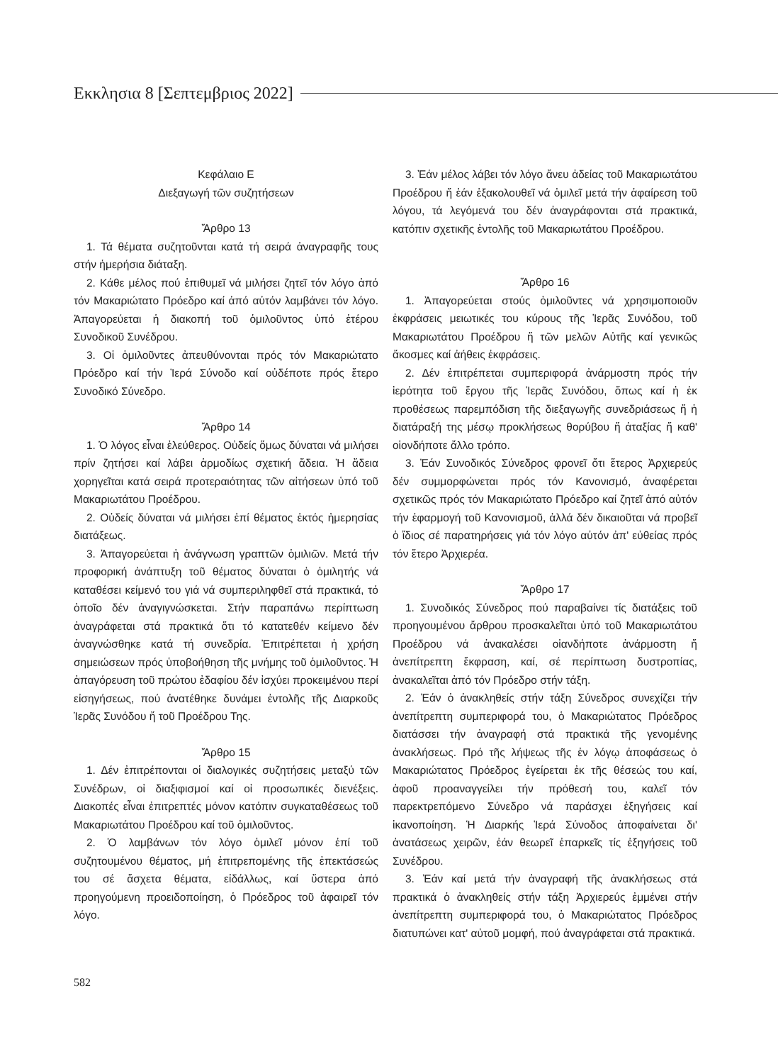Εκκλησια 8 [Σεπτεμβριος 2022]
Κεφάλαιο Ε
Διεξαγωγή τῶν συζητήσεων
Ἄρθρο 13
1. Τά θέματα συζητοῦνται κατά τή σειρά ἀναγραφῆς τους στήν ἡμερήσια διάταξη.
2. Κάθε μέλος πού ἐπιθυμεῖ νά μιλήσει ζητεῖ τόν λόγο ἀπό τόν Μακαριώτατο Πρόεδρο καί ἀπό αὐτόν λαμβάνει τόν λόγο. Ἀπαγορεύεται ἡ διακοπή τοῦ ὁμιλοῦντος ὑπό ἑτέρου Συνοδικοῦ Συνέδρου.
3. Οἱ ὁμιλοῦντες ἀπευθύνονται πρός τόν Μακαριώτατο Πρόεδρο καί τήν Ἱερά Σύνοδο καί οὐδέποτε πρός ἕτερο Συνοδικό Σύνεδρο.
Ἄρθρο 14
1. Ὁ λόγος εἶναι ἐλεύθερος. Οὐδείς ὅμως δύναται νά μιλήσει πρίν ζητήσει καί λάβει ἁρμοδίως σχετική ἄδεια. Ἡ ἄδεια χορηγεῖται κατά σειρά προτεραιότητας τῶν αἰτήσεων ὑπό τοῦ Μακαριωτάτου Προέδρου.
2. Οὐδείς δύναται νά μιλήσει ἐπί θέματος ἐκτός ἡμερησίας διατάξεως.
3. Ἀπαγορεύεται ἡ ἀνάγνωση γραπτῶν ὁμιλιῶν. Μετά τήν προφορική ἀνάπτυξη τοῦ θέματος δύναται ὁ ὁμιλητής νά καταθέσει κείμενό του γιά νά συμπεριληφθεῖ στά πρακτικά, τό ὁποῖο δέν ἀναγιγνώσκεται. Στήν παραπάνω περίπτωση ἀναγράφεται στά πρακτικά ὅτι τό κατατεθέν κείμενο δέν ἀναγνώσθηκε κατά τή συνεδρία. Ἐπιτρέπεται ἡ χρήση σημειώσεων πρός ὑποβοήθηση τῆς μνήμης τοῦ ὁμιλοῦντος. Ἡ ἀπαγόρευση τοῦ πρώτου ἐδαφίου δέν ἰσχύει προκειμένου περί εἰσηγήσεως, πού ἀνατέθηκε δυνάμει ἐντολῆς τῆς Διαρκοῦς Ἱερᾶς Συνόδου ἤ τοῦ Προέδρου Της.
Ἄρθρο 15
1. Δέν ἐπιτρέπονται οἱ διαλογικές συζητήσεις μεταξύ τῶν Συνέδρων, οἱ διαξιφισμοί καί οἱ προσωπικές διενέξεις. Διακοπές εἶναι ἐπιτρεπτές μόνον κατόπιν συγκαταθέσεως τοῦ Μακαριωτάτου Προέδρου καί τοῦ ὁμιλοῦντος.
2. Ὁ λαμβάνων τόν λόγο ὁμιλεῖ μόνον ἐπί τοῦ συζητουμένου θέματος, μή ἐπιτρεπομένης τῆς ἐπεκτάσεώς του σέ ἄσχετα θέματα, εἰδάλλως, καί ὕστερα ἀπό προηγούμενη προειδοποίηση, ὁ Πρόεδρος τοῦ ἀφαιρεῖ τόν λόγο.
3. Ἐάν μέλος λάβει τόν λόγο ἄνευ ἀδείας τοῦ Μακαριωτάτου Προέδρου ἤ ἐάν ἐξακολουθεῖ νά ὁμιλεῖ μετά τήν ἀφαίρεση τοῦ λόγου, τά λεγόμενά του δέν ἀναγράφονται στά πρακτικά, κατόπιν σχετικῆς ἐντολῆς τοῦ Μακαριωτάτου Προέδρου.
Ἄρθρο 16
1. Ἀπαγορεύεται στούς ὁμιλοῦντες νά χρησιμοποιοῦν ἐκφράσεις μειωτικές του κύρους τῆς Ἱερᾶς Συνόδου, τοῦ Μακαριωτάτου Προέδρου ἤ τῶν μελῶν Αὐτῆς καί γενικῶς ἄκοσμες καί ἀήθεις ἐκφράσεις.
2. Δέν ἐπιτρέπεται συμπεριφορά ἀνάρμοστη πρός τήν ἱερότητα τοῦ ἔργου τῆς Ἱερᾶς Συνόδου, ὅπως καί ἡ ἐκ προθέσεως παρεμπόδιση τῆς διεξαγωγῆς συνεδριάσεως ἤ ἡ διατάραξή της μέσῳ προκλήσεως θορύβου ἤ ἀταξίας ἤ καθ' οἱονδήποτε ἄλλο τρόπο.
3. Ἐάν Συνοδικός Σύνεδρος φρονεῖ ὅτι ἕτερος Ἀρχιερεύς δέν συμμορφώνεται πρός τόν Κανονισμό, ἀναφέρεται σχετικῶς πρός τόν Μακαριώτατο Πρόεδρο καί ζητεῖ ἀπό αὐτόν τήν ἐφαρμογή τοῦ Κανονισμοῦ, ἀλλά δέν δικαιοῦται νά προβεῖ ὁ ἴδιος σέ παρατηρήσεις γιά τόν λόγο αὐτόν ἀπ' εὐθείας πρός τόν ἕτερο Ἀρχιερέα.
Ἄρθρο 17
1. Συνοδικός Σύνεδρος πού παραβαίνει τίς διατάξεις τοῦ προηγουμένου ἄρθρου προσκαλεῖται ὑπό τοῦ Μακαριωτάτου Προέδρου νά ἀνακαλέσει οἱανδήποτε ἀνάρμοστη ἤ ἀνεπίτρεπτη ἔκφραση, καί, σέ περίπτωση δυστροπίας, ἀνακαλεῖται ἀπό τόν Πρόεδρο στήν τάξη.
2. Ἐάν ὁ ἀνακληθείς στήν τάξη Σύνεδρος συνεχίζει τήν ἀνεπίτρεπτη συμπεριφορά του, ὁ Μακαριώτατος Πρόεδρος διατάσσει τήν ἀναγραφή στά πρακτικά τῆς γενομένης ἀνακλήσεως. Πρό τῆς λήψεως τῆς ἐν λόγῳ ἀποφάσεως ὁ Μακαριώτατος Πρόεδρος ἐγείρεται ἐκ τῆς θέσεώς του καί, ἀφοῦ προαναγγείλει τήν πρόθεσή του, καλεῖ τόν παρεκτρεπόμενο Σύνεδρο νά παράσχει ἐξηγήσεις καί ἱκανοποίηση. Ἡ Διαρκής Ἱερά Σύνοδος ἀποφαίνεται δι' ἀνατάσεως χειρῶν, ἐάν θεωρεῖ ἐπαρκεῖς τίς ἐξηγήσεις τοῦ Συνέδρου.
3. Ἐάν καί μετά τήν ἀναγραφή τῆς ἀνακλήσεως στά πρακτικά ὁ ἀνακληθείς στήν τάξη Ἀρχιερεύς ἐμμένει στήν ἀνεπίτρεπτη συμπεριφορά του, ὁ Μακαριώτατος Πρόεδρος διατυπώνει κατ' αὐτοῦ μομφή, πού ἀναγράφεται στά πρακτικά.
582